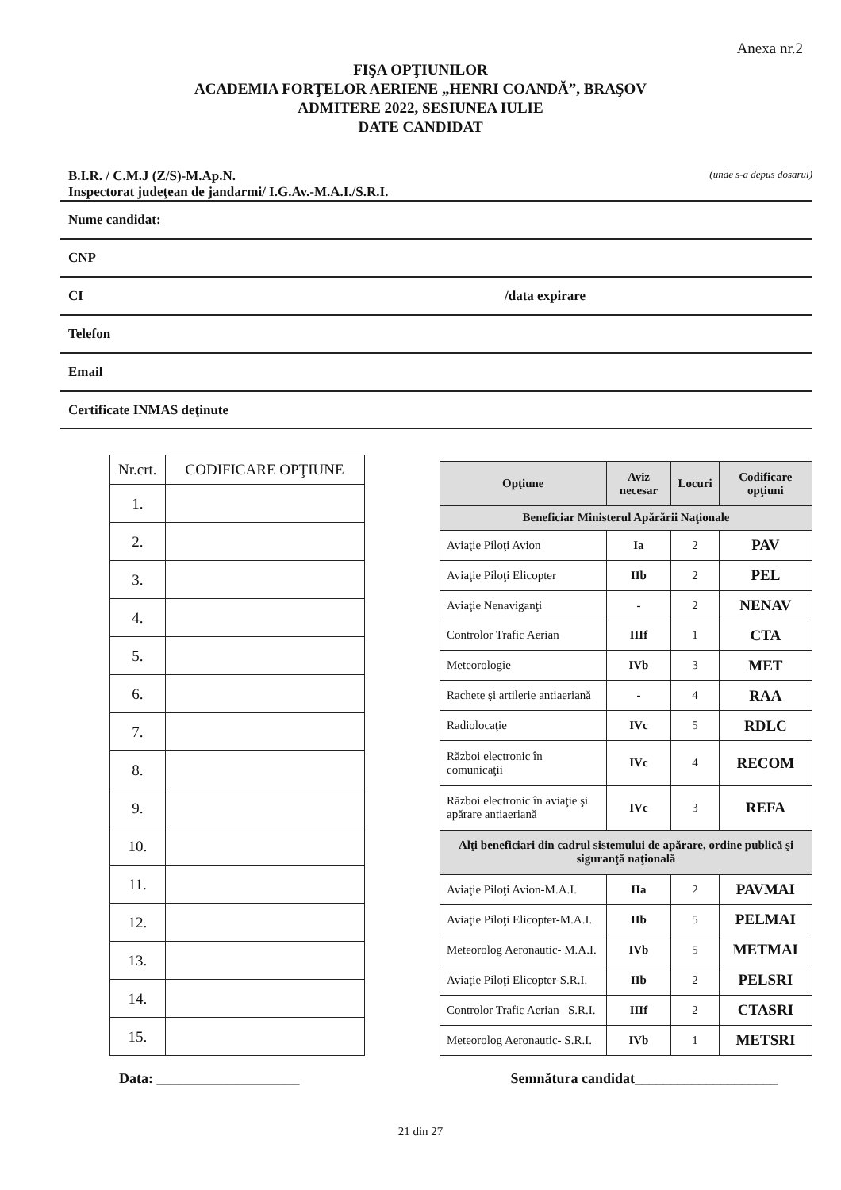Anexa nr.2
FIŞA OPŢIUNILOR
ACADEMIA FORŢELOR AERIENE „HENRI COANDĂ”, BRAŞOV
ADMITERE 2022, SESIUNEA IULIE
DATE CANDIDAT
B.I.R. / C.M.J (Z/S)-M.Ap.N.
Inspectorat judeţean de jandarmi/ I.G.Av.-M.A.I./S.R.I. (unde s-a depus dosarul)
Nume candidat:
CNP
CI /data expirare
Telefon
Email
Certificate INMAS deţinute
| Nr.crt. | CODIFICARE OPŢIUNE |
| --- | --- |
| 1. | |
| 2. | |
| 3. | |
| 4. | |
| 5. | |
| 6. | |
| 7. | |
| 8. | |
| 9. | |
| 10. | |
| 11. | |
| 12. | |
| 13. | |
| 14. | |
| 15. | |
| Opţiune | Aviz necesar | Locuri | Codificare opţiuni |
| --- | --- | --- | --- |
| Beneficiar Ministerul Apărării Naţionale | | | |
| Aviaţie Piloţi Avion | Ia | 2 | PAV |
| Aviaţie Piloţi Elicopter | IIb | 2 | PEL |
| Aviaţie Nenaviganţi | - | 2 | NENAV |
| Controlor Trafic Aerian | IIIf | 1 | CTA |
| Meteorologie | IVb | 3 | MET |
| Rachete şi artilerie antiaeriană | - | 4 | RAA |
| Radiolocaţie | IVc | 5 | RDLC |
| Război electronic în comunicaţii | IVc | 4 | RECOM |
| Război electronic în aviaţie şi apărare antiaeriană | IVc | 3 | REFA |
| Alţi beneficiari din cadrul sistemului de apărare, ordine publică şi siguranţă naţională | | | |
| Aviaţie Piloţi Avion-M.A.I. | IIa | 2 | PAVMAI |
| Aviaţie Piloţi Elicopter-M.A.I. | IIb | 5 | PELMAI |
| Meteorolog Aeronautic- M.A.I. | IVb | 5 | METMAI |
| Aviaţie Piloţi Elicopter-S.R.I. | IIb | 2 | PELSRI |
| Controlor Trafic Aerian –S.R.I. | IIIf | 2 | CTASRI |
| Meteorolog Aeronautic- S.R.I. | IVb | 1 | METSRI |
Data: ____________________ Semnătura candidat____________________
21 din 27